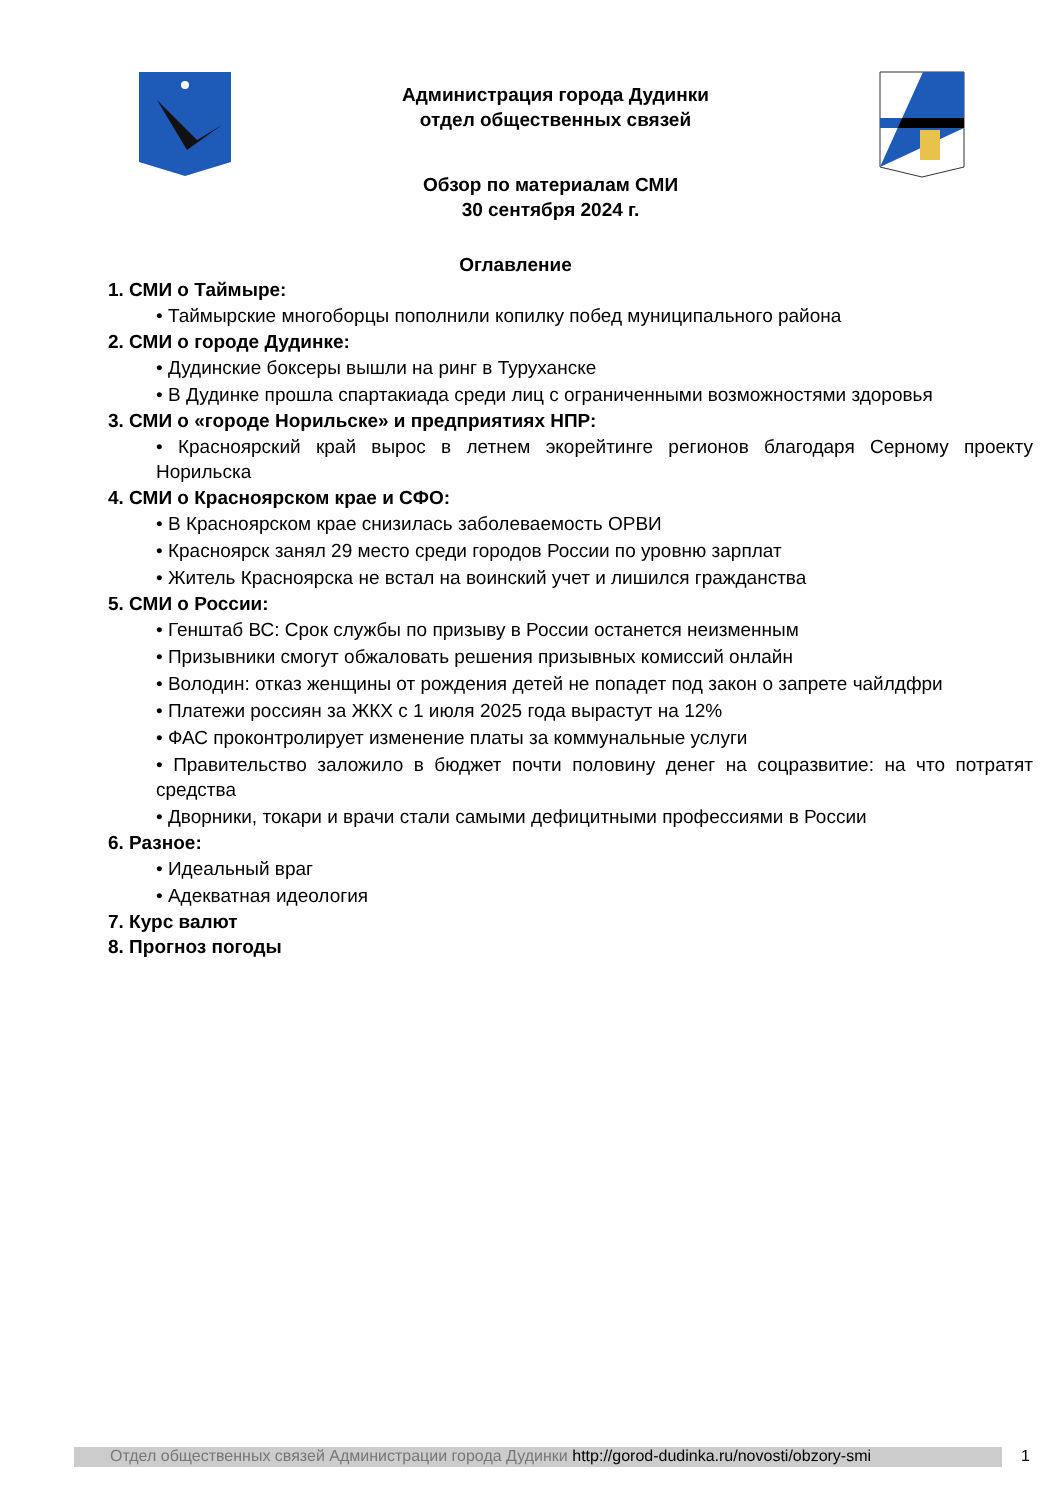Администрация города Дудинки
отдел общественных связей
Обзор по материалам СМИ
30 сентября 2024 г.
Оглавление
1. СМИ о Таймыре:
• Таймырские многоборцы пополнили копилку побед муниципального района
2. СМИ о городе Дудинке:
• Дудинские боксеры вышли на ринг в Туруханске
• В Дудинке прошла спартакиада среди лиц с ограниченными возможностями здоровья
3. СМИ о «городе Норильске» и предприятиях НПР:
• Красноярский край вырос в летнем экорейтинге регионов благодаря Серному проекту Норильска
4. СМИ о Красноярском крае и СФО:
• В Красноярском крае снизилась заболеваемость ОРВИ
• Красноярск занял 29 место среди городов России по уровню зарплат
• Житель Красноярска не встал на воинский учет и лишился гражданства
5. СМИ о России:
• Генштаб ВС: Срок службы по призыву в России останется неизменным
• Призывники смогут обжаловать решения призывных комиссий онлайн
• Володин: отказ женщины от рождения детей не попадет под закон о запрете чайлдфри
• Платежи россиян за ЖКХ с 1 июля 2025 года вырастут на 12%
• ФАС проконтролирует изменение платы за коммунальные услуги
• Правительство заложило в бюджет почти половину денег на соцразвитие: на что потратят средства
• Дворники, токари и врачи стали самыми дефицитными профессиями в России
6. Разное:
• Идеальный враг
• Адекватная идеология
7. Курс валют
8. Прогноз погоды
Отдел общественных связей Администрации города Дудинки http://gorod-dudinka.ru/novosti/obzory-smi
1